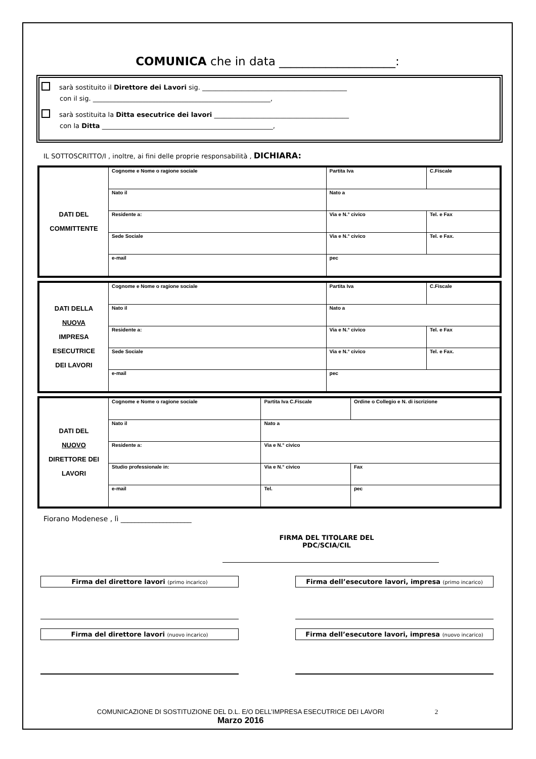COMUNICA che in data ____________________:
sarà sostituito il Direttore dei Lavori sig. ____________________________________________
con il sig. ______________________________________________________,
sarà sostituita la Ditta esecutrice dei lavori _________________________________________
con la Ditta ____________________________________________________,
IL SOTTOSCRITTO/I , inoltre, ai fini delle proprie responsabilità , DICHIARA:
| DATI DEL COMMITTENTE | Cognome e Nome o ragione sociale | Partita Iva | C.Fiscale |
| | Nato il | Nato a | |
| | Residente a: | Via e N.° civico | Tel. e Fax |
| | Sede Sociale | Via e N.° civico | Tel. e Fax. |
| | e-mail | pec | |
| DATI DELLA NUOVA IMPRESA ESECUTRICE DEI LAVORI | Cognome e Nome o ragione sociale | Partita Iva | C.Fiscale |
| | Nato il | Nato a | |
| | Residente a: | Via e N.° civico | Tel. e Fax |
| | Sede Sociale | Via e N.° civico | Tel. e Fax. |
| | e-mail | pec | |
| DATI DEL NUOVO DIRETTORE DEI LAVORI | Cognome e Nome o ragione sociale | Partita Iva C.Fiscale | Ordine o Collegio e N. di iscrizione |
| | Nato il | Nato a | |
| | Residente a: | Via e N.° civico | |
| | Studio professionale in: | Via e N.° civico | Fax |
| | e-mail | Tel. | pec |
Fiorano Modenese , lì ____________________
FIRMA DEL TITOLARE DEL
PDC/SCIA/CIL
Firma del direttore lavori (primo incarico)
Firma del direttore lavori (nuovo incarico)
Firma dell’esecutore lavori, impresa (primo incarico)
Firma dell’esecutore lavori, impresa (nuovo incarico)
COMUNICAZIONE DI SOSTITUZIONE DEL D.L. E/O DELL’IMPRESA ESECUTRICE DEI LAVORI
Marzo 2016
2